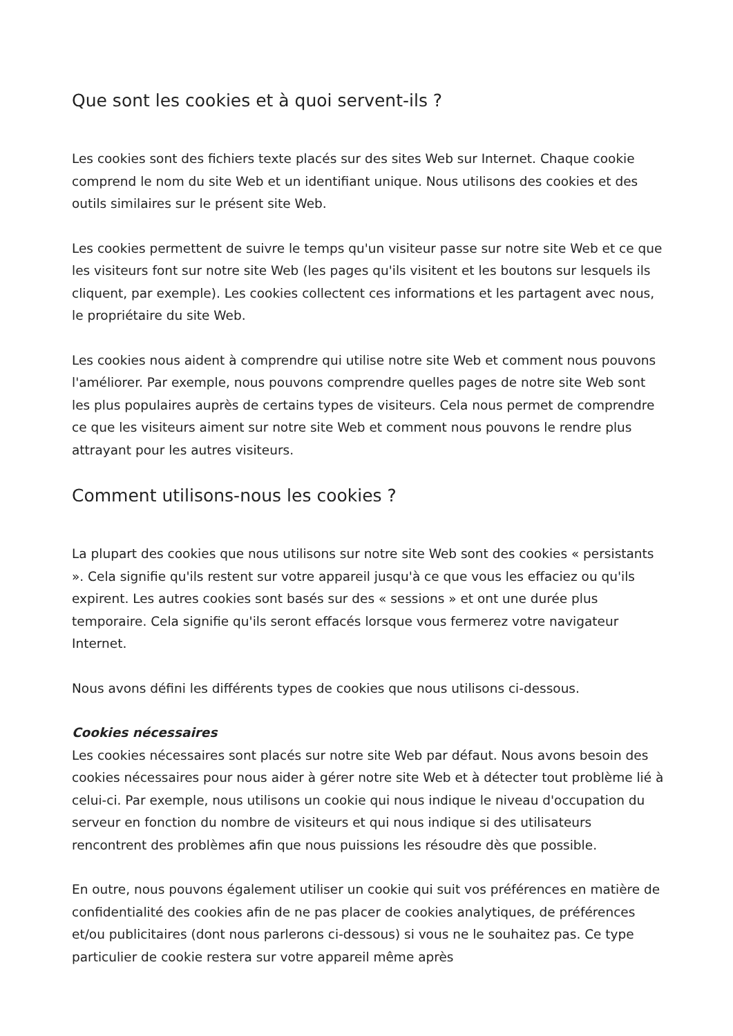Que sont les cookies et à quoi servent-ils ?
Les cookies sont des fichiers texte placés sur des sites Web sur Internet. Chaque cookie comprend le nom du site Web et un identifiant unique. Nous utilisons des cookies et des outils similaires sur le présent site Web.
Les cookies permettent de suivre le temps qu'un visiteur passe sur notre site Web et ce que les visiteurs font sur notre site Web (les pages qu'ils visitent et les boutons sur lesquels ils cliquent, par exemple). Les cookies collectent ces informations et les partagent avec nous, le propriétaire du site Web.
Les cookies nous aident à comprendre qui utilise notre site Web et comment nous pouvons l'améliorer. Par exemple, nous pouvons comprendre quelles pages de notre site Web sont les plus populaires auprès de certains types de visiteurs. Cela nous permet de comprendre ce que les visiteurs aiment sur notre site Web et comment nous pouvons le rendre plus attrayant pour les autres visiteurs.
Comment utilisons-nous les cookies ?
La plupart des cookies que nous utilisons sur notre site Web sont des cookies « persistants ». Cela signifie qu'ils restent sur votre appareil jusqu'à ce que vous les effaciez ou qu'ils expirent. Les autres cookies sont basés sur des « sessions » et ont une durée plus temporaire. Cela signifie qu'ils seront effacés lorsque vous fermerez votre navigateur Internet.
Nous avons défini les différents types de cookies que nous utilisons ci-dessous.
Cookies nécessaires
Les cookies nécessaires sont placés sur notre site Web par défaut. Nous avons besoin des cookies nécessaires pour nous aider à gérer notre site Web et à détecter tout problème lié à celui-ci. Par exemple, nous utilisons un cookie qui nous indique le niveau d'occupation du serveur en fonction du nombre de visiteurs et qui nous indique si des utilisateurs rencontrent des problèmes afin que nous puissions les résoudre dès que possible.
En outre, nous pouvons également utiliser un cookie qui suit vos préférences en matière de confidentialité des cookies afin de ne pas placer de cookies analytiques, de préférences et/ou publicitaires (dont nous parlerons ci-dessous) si vous ne le souhaitez pas. Ce type particulier de cookie restera sur votre appareil même après